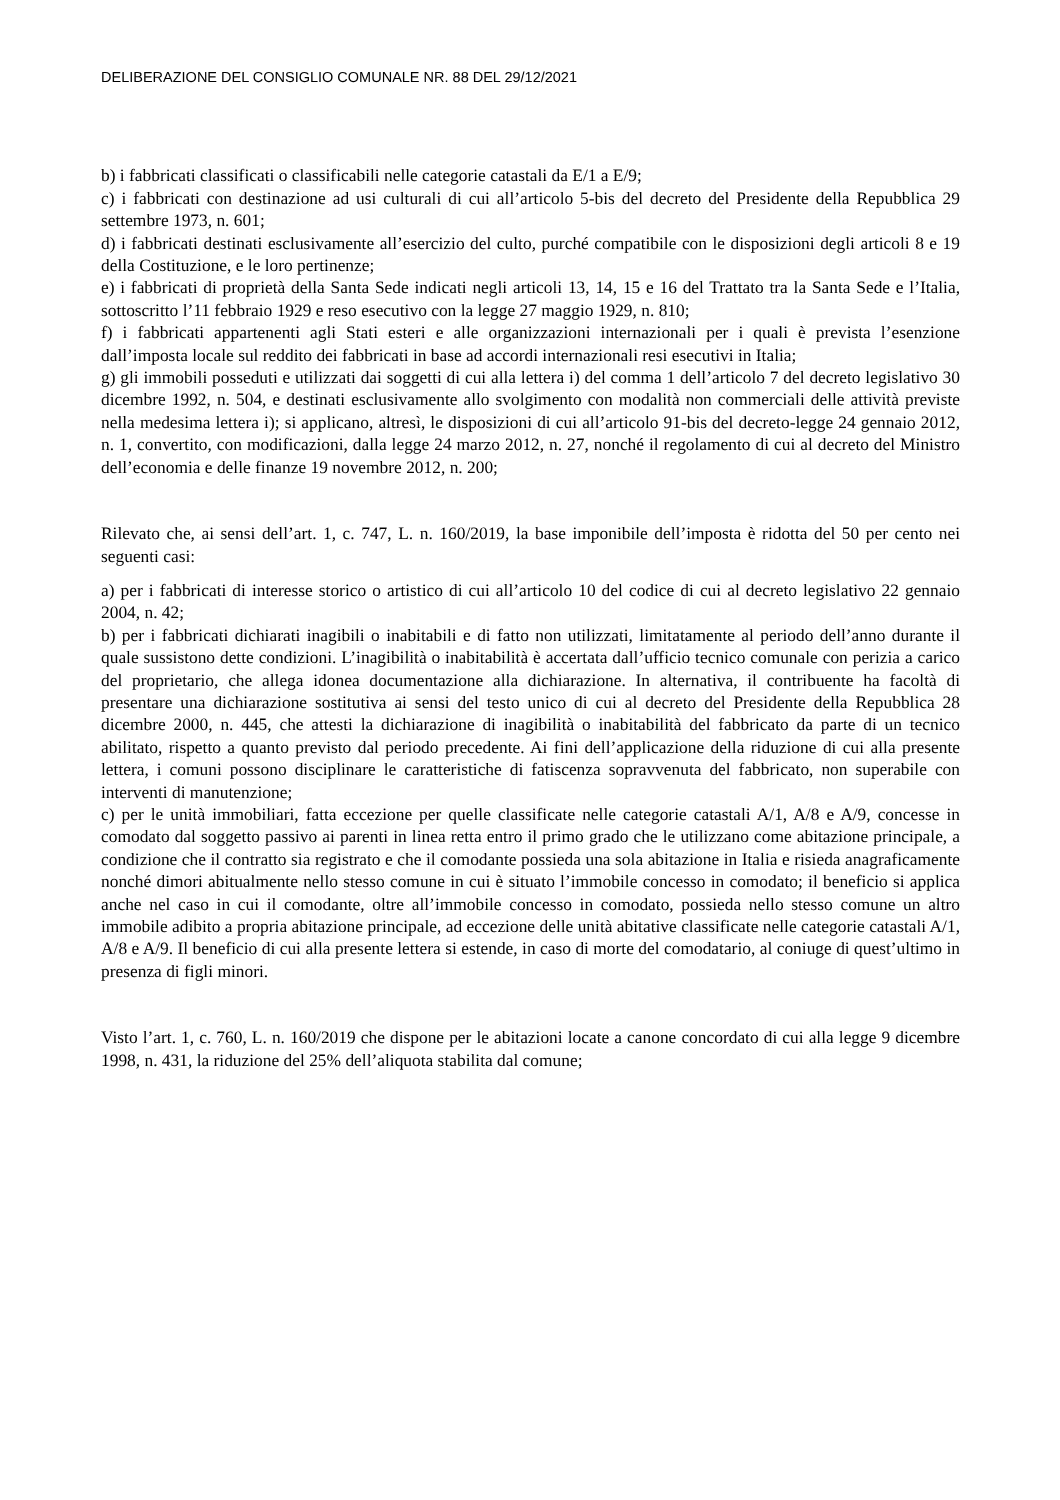DELIBERAZIONE DEL CONSIGLIO COMUNALE NR. 88 DEL 29/12/2021
b) i fabbricati classificati o classificabili nelle categorie catastali da E/1 a E/9;
c) i fabbricati con destinazione ad usi culturali di cui all’articolo 5-bis del decreto del Presidente della Repubblica 29 settembre 1973, n. 601;
d) i fabbricati destinati esclusivamente all’esercizio del culto, purché compatibile con le disposizioni degli articoli 8 e 19 della Costituzione, e le loro pertinenze;
e) i fabbricati di proprietà della Santa Sede indicati negli articoli 13, 14, 15 e 16 del Trattato tra la Santa Sede e l’Italia, sottoscritto l’11 febbraio 1929 e reso esecutivo con la legge 27 maggio 1929, n. 810;
f) i fabbricati appartenenti agli Stati esteri e alle organizzazioni internazionali per i quali è prevista l’esenzione dall’imposta locale sul reddito dei fabbricati in base ad accordi internazionali resi esecutivi in Italia;
g) gli immobili posseduti e utilizzati dai soggetti di cui alla lettera i) del comma 1 dell’articolo 7 del decreto legislativo 30 dicembre 1992, n. 504, e destinati esclusivamente allo svolgimento con modalità non commerciali delle attività previste nella medesima lettera i); si applicano, altresì, le disposizioni di cui all’articolo 91-bis del decreto-legge 24 gennaio 2012, n. 1, convertito, con modificazioni, dalla legge 24 marzo 2012, n. 27, nonché il regolamento di cui al decreto del Ministro dell’economia e delle finanze 19 novembre 2012, n. 200;
Rilevato che, ai sensi dell’art. 1, c. 747, L. n. 160/2019, la base imponibile dell’imposta è ridotta del 50 per cento nei seguenti casi:
a) per i fabbricati di interesse storico o artistico di cui all’articolo 10 del codice di cui al decreto legislativo 22 gennaio 2004, n. 42;
b) per i fabbricati dichiarati inagibili o inabitabili e di fatto non utilizzati, limitatamente al periodo dell’anno durante il quale sussistono dette condizioni. L’inagibilità o inabitabilità è accertata dall’ufficio tecnico comunale con perizia a carico del proprietario, che allega idonea documentazione alla dichiarazione. In alternativa, il contribuente ha facoltà di presentare una dichiarazione sostitutiva ai sensi del testo unico di cui al decreto del Presidente della Repubblica 28 dicembre 2000, n. 445, che attesti la dichiarazione di inagibilità o inabitabilità del fabbricato da parte di un tecnico abilitato, rispetto a quanto previsto dal periodo precedente. Ai fini dell’applicazione della riduzione di cui alla presente lettera, i comuni possono disciplinare le caratteristiche di fatiscenza sopravvenuta del fabbricato, non superabile con interventi di manutenzione;
c) per le unità immobiliari, fatta eccezione per quelle classificate nelle categorie catastali A/1, A/8 e A/9, concesse in comodato dal soggetto passivo ai parenti in linea retta entro il primo grado che le utilizzano come abitazione principale, a condizione che il contratto sia registrato e che il comodante possieda una sola abitazione in Italia e risieda anagraficamente nonché dimori abitualmente nello stesso comune in cui è situato l’immobile concesso in comodato; il beneficio si applica anche nel caso in cui il comodante, oltre all’immobile concesso in comodato, possieda nello stesso comune un altro immobile adibito a propria abitazione principale, ad eccezione delle unità abitative classificate nelle categorie catastali A/1, A/8 e A/9. Il beneficio di cui alla presente lettera si estende, in caso di morte del comodatario, al coniuge di quest’ultimo in presenza di figli minori.
Visto l’art. 1, c. 760, L. n. 160/2019 che dispone per le abitazioni locate a canone concordato di cui alla legge 9 dicembre 1998, n. 431, la riduzione del 25% dell’aliquota stabilita dal comune;